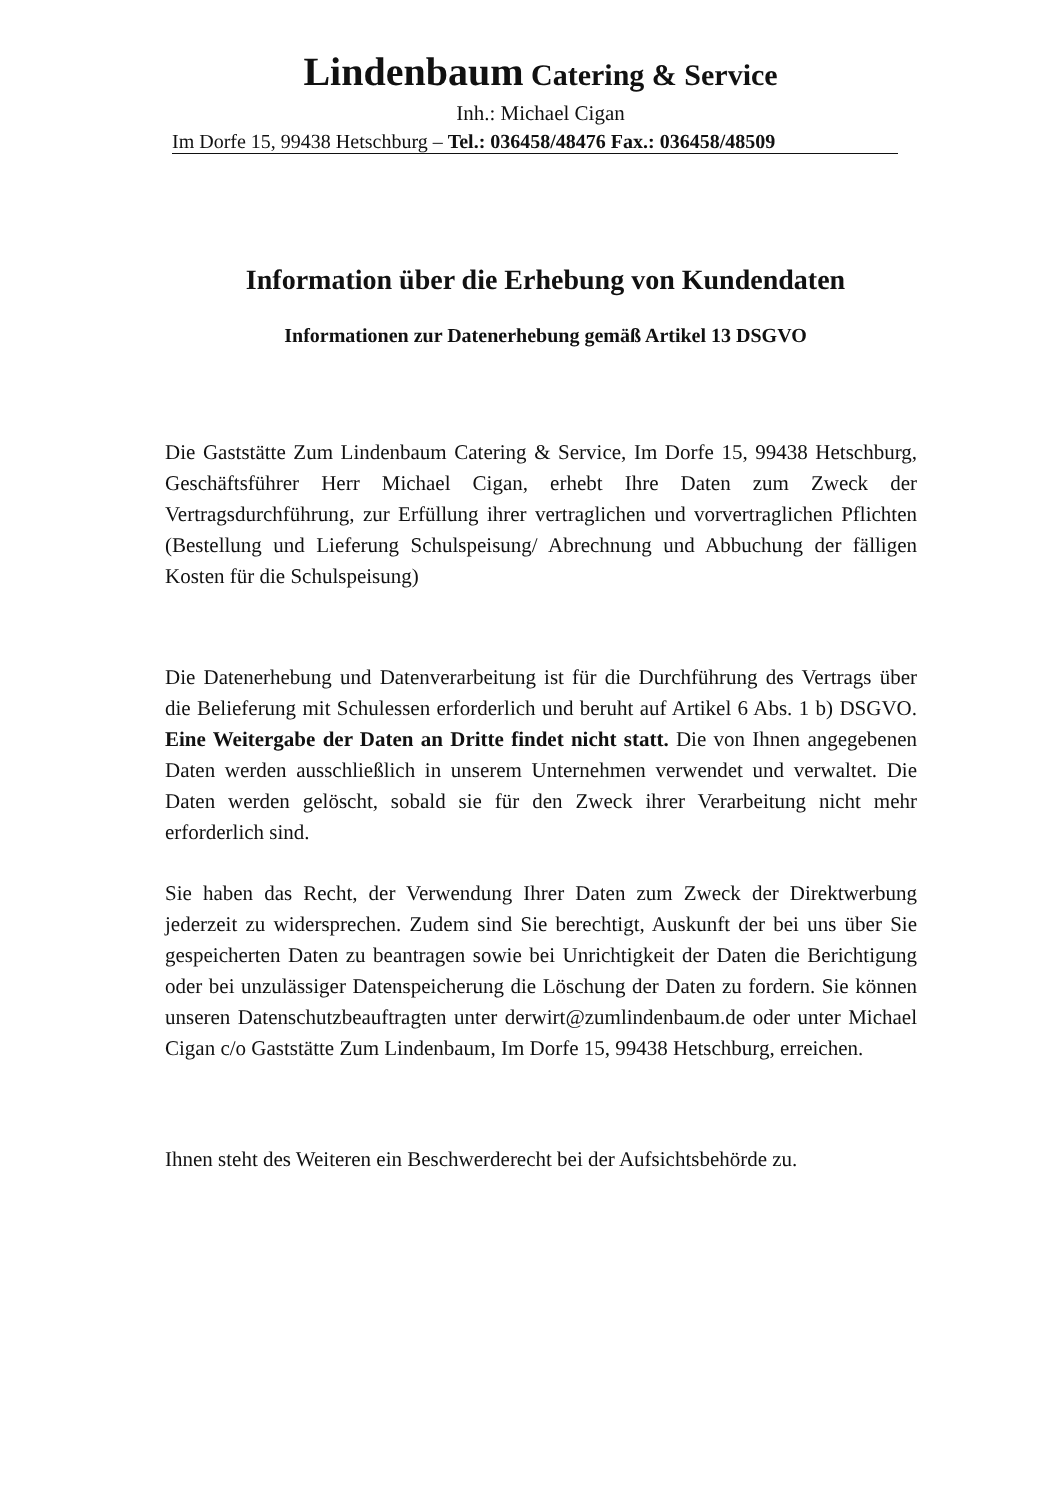Lindenbaum Catering & Service
Inh.: Michael Cigan
Im Dorfe 15, 99438 Hetschburg – Tel.: 036458/48476 Fax.: 036458/48509
Information über die Erhebung von Kundendaten
Informationen zur Datenerhebung gemäß Artikel 13 DSGVO
Die Gaststätte Zum Lindenbaum Catering & Service, Im Dorfe 15, 99438 Hetschburg, Geschäftsführer Herr Michael Cigan, erhebt Ihre Daten zum Zweck der Vertragsdurchführung, zur Erfüllung ihrer vertraglichen und vorvertraglichen Pflichten (Bestellung und Lieferung Schulspeisung/ Abrechnung und Abbuchung der fälligen Kosten für die Schulspeisung)
Die Datenerhebung und Datenverarbeitung ist für die Durchführung des Vertrags über die Belieferung mit Schulessen erforderlich und beruht auf Artikel 6 Abs. 1 b) DSGVO. Eine Weitergabe der Daten an Dritte findet nicht statt. Die von Ihnen angegebenen Daten werden ausschließlich in unserem Unternehmen verwendet und verwaltet. Die Daten werden gelöscht, sobald sie für den Zweck ihrer Verarbeitung nicht mehr erforderlich sind.
Sie haben das Recht, der Verwendung Ihrer Daten zum Zweck der Direktwerbung jederzeit zu widersprechen. Zudem sind Sie berechtigt, Auskunft der bei uns über Sie gespeicherten Daten zu beantragen sowie bei Unrichtigkeit der Daten die Berichtigung oder bei unzulässiger Datenspeicherung die Löschung der Daten zu fordern. Sie können unseren Datenschutzbeauftragten unter derwirt@zumlindenbaum.de oder unter Michael Cigan c/o Gaststätte Zum Lindenbaum, Im Dorfe 15, 99438 Hetschburg, erreichen.
Ihnen steht des Weiteren ein Beschwerderecht bei der Aufsichtsbehörde zu.